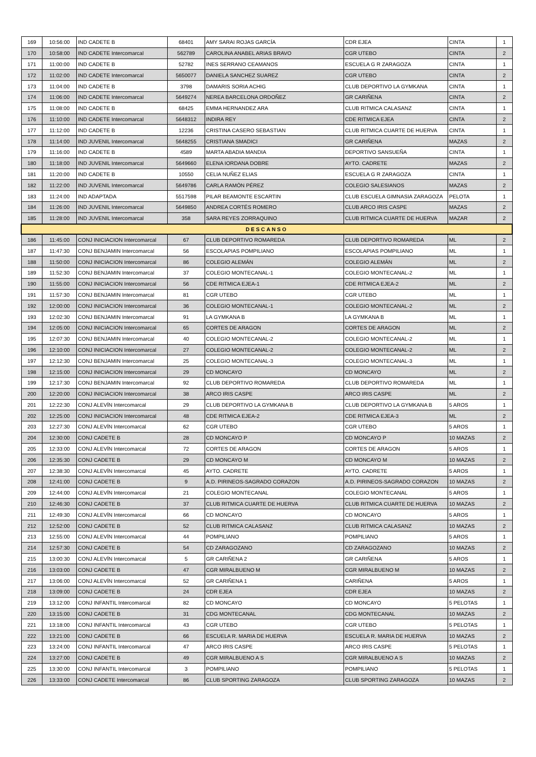| 169 | 10:56:00 | IND CADETE B | 68401 | AMY SARAI ROJAS GARCÍA | CDR EJEA | CINTA | 1 |
| 170 | 10:58:00 | IND CADETE Intercomarcal | 562789 | CAROLINA ANABEL ARIAS BRAVO | CGR UTEBO | CINTA | 2 |
| 171 | 11:00:00 | IND CADETE B | 52782 | INES SERRANO CEAMANOS | ESCUELA G R ZARAGOZA | CINTA | 1 |
| 172 | 11:02:00 | IND CADETE Intercomarcal | 5650077 | DANIELA SANCHEZ SUAREZ | CGR UTEBO | CINTA | 2 |
| 173 | 11:04:00 | IND CADETE B | 3798 | DAMARIS SORIA ACHIG | CLUB DEPORTIVO LA GYMKANA | CINTA | 1 |
| 174 | 11:06:00 | IND CADETE Intercomarcal | 5649274 | NEREA BARCELONA ORDOÑEZ | GR CARIÑENA | CINTA | 2 |
| 175 | 11:08:00 | IND CADETE B | 68425 | EMMA HERNANDEZ ARA | CLUB RITMICA CALASANZ | CINTA | 1 |
| 176 | 11:10:00 | IND CADETE Intercomarcal | 5648312 | INDIRA REY | CDE RITMICA EJEA | CINTA | 2 |
| 177 | 11:12:00 | IND CADETE B | 12236 | CRISTINA CASERO SEBASTIAN | CLUB RITMICA CUARTE DE HUERVA | CINTA | 1 |
| 178 | 11:14:00 | IND JUVENIL Intercomarcal | 5648255 | CRISTIANA SMADICI | GR CARIÑENA | MAZAS | 2 |
| 179 | 11:16:00 | IND CADETE B | 4589 | MARTA ABADIA MANDIA | DEPORTIVO SANSUEÑA | CINTA | 1 |
| 180 | 11:18:00 | IND JUVENIL Intercomarcal | 5649660 | ELENA IORDANA DOBRE | AYTO. CADRETE | MAZAS | 2 |
| 181 | 11:20:00 | IND CADETE B | 10550 | CELIA NUÑEZ ELIAS | ESCUELA G R ZARAGOZA | CINTA | 1 |
| 182 | 11:22:00 | IND JUVENIL Intercomarcal | 5649786 | CARLA RAMÓN PÉREZ | COLEGIO SALESIANOS | MAZAS | 2 |
| 183 | 11:24:00 | IND ADAPTADA | 5517598 | PILAR BEAMONTE ESCARTIN | CLUB ESCUELA GIMNASIA ZARAGOZA | PELOTA | 1 |
| 184 | 11:26:00 | IND JUVENIL Intercomarcal | 5649850 | ANDREA CORTÉS ROMERO | CLUB ARCO IRIS CASPE | MAZAS | 2 |
| 185 | 11:28:00 | IND JUVENIL Intercomarcal | 358 | SARA REYES ZORRAQUINO | CLUB RITMICA CUARTE DE HUERVA | MAZAR | 2 |
| DESCANSO | | | | | | | |
| 186 | 11:45:00 | CONJ INICIACION Intercomarcal | 67 | CLUB DEPORTIVO ROMAREDA | CLUB DEPORTIVO ROMAREDA | ML | 2 |
| 187 | 11:47:30 | CONJ BENJAMIN Intercomarcal | 56 | ESCOLAPIAS POMPILIANO | ESCOLAPIAS POMPILIANO | ML | 1 |
| 188 | 11:50:00 | CONJ INICIACION Intercomarcal | 86 | COLEGIO ALEMÁN | COLEGIO ALEMÁN | ML | 2 |
| 189 | 11:52:30 | CONJ BENJAMIN Intercomarcal | 37 | COLEGIO MONTECANAL-1 | COLEGIO MONTECANAL-2 | ML | 1 |
| 190 | 11:55:00 | CONJ INICIACION Intercomarcal | 56 | CDE RITMICA EJEA-1 | CDE RITMICA EJEA-2 | ML | 2 |
| 191 | 11:57:30 | CONJ BENJAMIN Intercomarcal | 81 | CGR UTEBO | CGR UTEBO | ML | 1 |
| 192 | 12:00:00 | CONJ INICIACION Intercomarcal | 36 | COLEGIO MONTECANAL-1 | COLEGIO MONTECANAL-2 | ML | 2 |
| 193 | 12:02:30 | CONJ BENJAMIN Intercomarcal | 91 | LA GYMKANA B | LA GYMKANA B | ML | 1 |
| 194 | 12:05:00 | CONJ INICIACION Intercomarcal | 65 | CORTES DE ARAGON | CORTES DE ARAGON | ML | 2 |
| 195 | 12:07:30 | CONJ BENJAMIN Intercomarcal | 40 | COLEGIO MONTECANAL-2 | COLEGIO MONTECANAL-2 | ML | 1 |
| 196 | 12:10:00 | CONJ INICIACION Intercomarcal | 27 | COLEGIO MONTECANAL-2 | COLEGIO MONTECANAL-2 | ML | 2 |
| 197 | 12:12:30 | CONJ BENJAMIN Intercomarcal | 25 | COLEGIO MONTECANAL-3 | COLEGIO MONTECANAL-3 | ML | 1 |
| 198 | 12:15:00 | CONJ INICIACION Intercomarcal | 29 | CD MONCAYO | CD MONCAYO | ML | 2 |
| 199 | 12:17:30 | CONJ BENJAMIN Intercomarcal | 92 | CLUB DEPORTIVO ROMAREDA | CLUB DEPORTIVO ROMAREDA | ML | 1 |
| 200 | 12:20:00 | CONJ INICIACION Intercomarcal | 38 | ARCO IRIS CASPE | ARCO IRIS CASPE | ML | 2 |
| 201 | 12:22:30 | CONJ ALEVÍN Intercomarcal | 29 | CLUB DEPORTIVO LA GYMKANA B | CLUB DEPORTIVO LA GYMKANA B | 5 AROS | 1 |
| 202 | 12:25:00 | CONJ INICIACION Intercomarcal | 48 | CDE RITMICA EJEA-2 | CDE RITMICA EJEA-3 | ML | 2 |
| 203 | 12:27:30 | CONJ ALEVÍN Intercomarcal | 62 | CGR UTEBO | CGR UTEBO | 5 AROS | 1 |
| 204 | 12:30:00 | CONJ CADETE B | 28 | CD MONCAYO P | CD MONCAYO P | 10 MAZAS | 2 |
| 205 | 12:33:00 | CONJ ALEVÍN Intercomarcal | 72 | CORTES DE ARAGON | CORTES DE ARAGON | 5 AROS | 1 |
| 206 | 12:35:30 | CONJ CADETE B | 29 | CD MONCAYO M | CD MONCAYO M | 10 MAZAS | 2 |
| 207 | 12:38:30 | CONJ ALEVÍN Intercomarcal | 45 | AYTO. CADRETE | AYTO. CADRETE | 5 AROS | 1 |
| 208 | 12:41:00 | CONJ CADETE B | 9 | A.D. PIRINEOS-SAGRADO CORAZON | A.D. PIRINEOS-SAGRADO CORAZON | 10 MAZAS | 2 |
| 209 | 12:44:00 | CONJ ALEVÍN Intercomarcal | 21 | COLEGIO MONTECANAL | COLEGIO MONTECANAL | 5 AROS | 1 |
| 210 | 12:46:30 | CONJ CADETE B | 37 | CLUB RITMICA CUARTE DE HUERVA | CLUB RITMICA CUARTE DE HUERVA | 10 MAZAS | 2 |
| 211 | 12:49:30 | CONJ ALEVÍN Intercomarcal | 66 | CD MONCAYO | CD MONCAYO | 5 AROS | 1 |
| 212 | 12:52:00 | CONJ CADETE B | 52 | CLUB RITMICA CALASANZ | CLUB RITMICA CALASANZ | 10 MAZAS | 2 |
| 213 | 12:55:00 | CONJ ALEVÍN Intercomarcal | 44 | POMPILIANO | POMPILIANO | 5 AROS | 1 |
| 214 | 12:57:30 | CONJ CADETE B | 54 | CD ZARAGOZANO | CD ZARAGOZANO | 10 MAZAS | 2 |
| 215 | 13:00:30 | CONJ ALEVÍN Intercomarcal | 5 | GR CARIÑENA 2 | GR CARIÑENA | 5 AROS | 1 |
| 216 | 13:03:00 | CONJ CADETE B | 47 | CGR MIRALBUENO M | CGR MIRALBUENO M | 10 MAZAS | 2 |
| 217 | 13:06:00 | CONJ ALEVÍN Intercomarcal | 52 | GR CARIÑENA 1 | CARIÑENA | 5 AROS | 1 |
| 218 | 13:09:00 | CONJ CADETE B | 24 | CDR EJEA | CDR EJEA | 10 MAZAS | 2 |
| 219 | 13:12:00 | CONJ INFANTIL Intercomarcal | 82 | CD MONCAYO | CD MONCAYO | 5 PELOTAS | 1 |
| 220 | 13:15:00 | CONJ CADETE B | 31 | CDG MONTECANAL | CDG MONTECANAL | 10 MAZAS | 2 |
| 221 | 13:18:00 | CONJ INFANTIL Intercomarcal | 43 | CGR UTEBO | CGR UTEBO | 5 PELOTAS | 1 |
| 222 | 13:21:00 | CONJ CADETE B | 66 | ESCUELA R. MARIA DE HUERVA | ESCUELA R. MARIA DE HUERVA | 10 MAZAS | 2 |
| 223 | 13:24:00 | CONJ INFANTIL Intercomarcal | 47 | ARCO IRIS CASPE | ARCO IRIS CASPE | 5 PELOTAS | 1 |
| 224 | 13:27:00 | CONJ CADETE B | 49 | CGR MIRALBUENO A S | CGR MIRALBUENO A S | 10 MAZAS | 2 |
| 225 | 13:30:00 | CONJ INFANTIL Intercomarcal | 3 | POMPILIANO | POMPILIANO | 5 PELOTAS | 1 |
| 226 | 13:33:00 | CONJ CADETE Intercomarcal | 86 | CLUB SPORTING ZARAGOZA | CLUB SPORTING ZARAGOZA | 10 MAZAS | 2 |